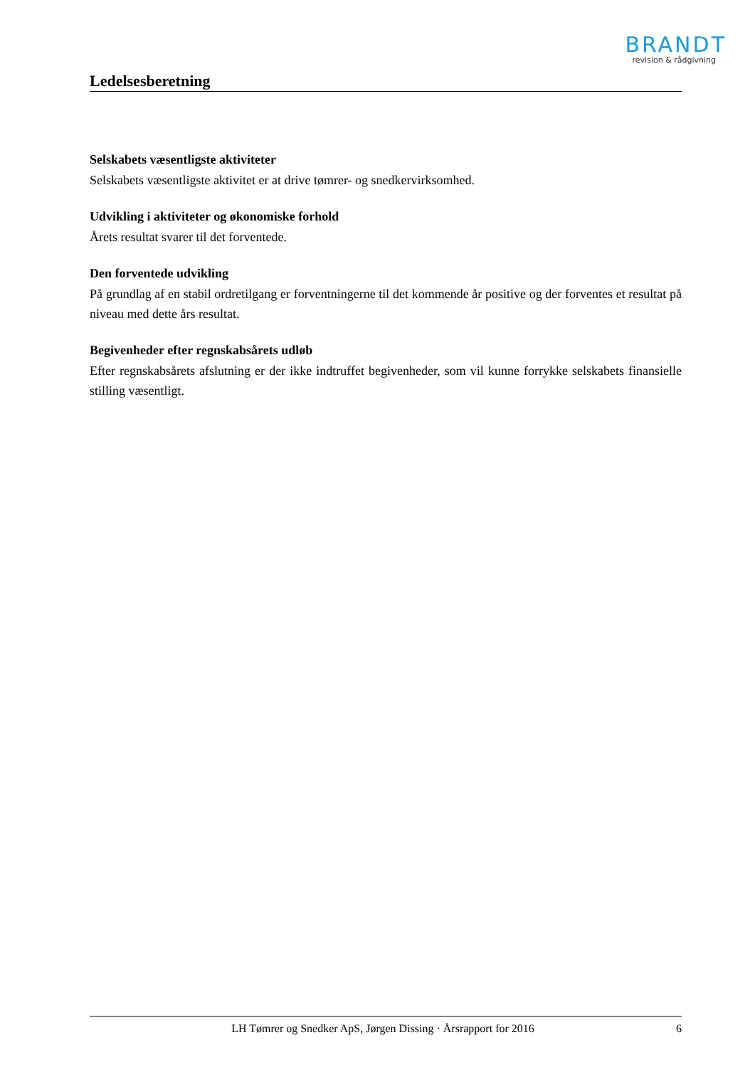BRANDT
revision & rådgivning
Ledelsesberetning
Selskabets væsentligste aktiviteter
Selskabets væsentligste aktivitet er at drive tømrer- og snedkervirksomhed.
Udvikling i aktiviteter og økonomiske forhold
Årets resultat svarer til det forventede.
Den forventede udvikling
På grundlag af en stabil ordretilgang er forventningerne til det kommende år positive og der forventes et resultat på niveau med dette års resultat.
Begivenheder efter regnskabsårets udløb
Efter regnskabsårets afslutning er der ikke indtruffet begivenheder, som vil kunne forrykke selskabets finansielle stilling væsentligt.
LH Tømrer og Snedker ApS, Jørgen Dissing · Årsrapport for 2016 6